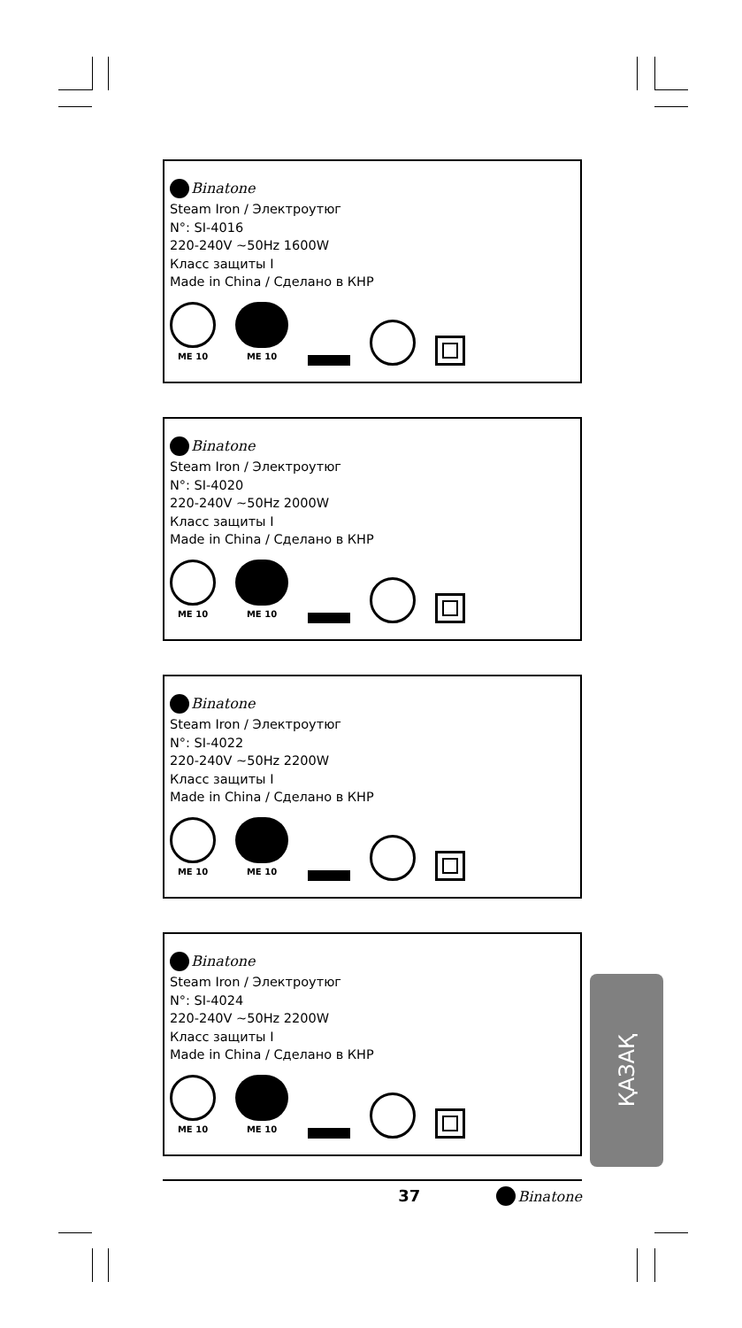Binatone
Steam Iron / Электроутюг
N°: SI-4016
220-240V ~50Hz 1600W
Класс защиты I
Made in China / Сделано в КНР
ME 10
ME 10
Binatone
Steam Iron / Электроутюг
N°: SI-4020
220-240V ~50Hz 2000W
Класс защиты I
Made in China / Сделано в КНР
ME 10
ME 10
Binatone
Steam Iron / Электроутюг
N°: SI-4022
220-240V ~50Hz 2200W
Класс защиты I
Made in China / Сделано в КНР
ME 10
ME 10
Binatone
Steam Iron / Электроутюг
N°: SI-4024
220-240V ~50Hz 2200W
Класс защиты I
Made in China / Сделано в КНР
ME 10
ME 10
ҚАЗАҚ
37 Binatone